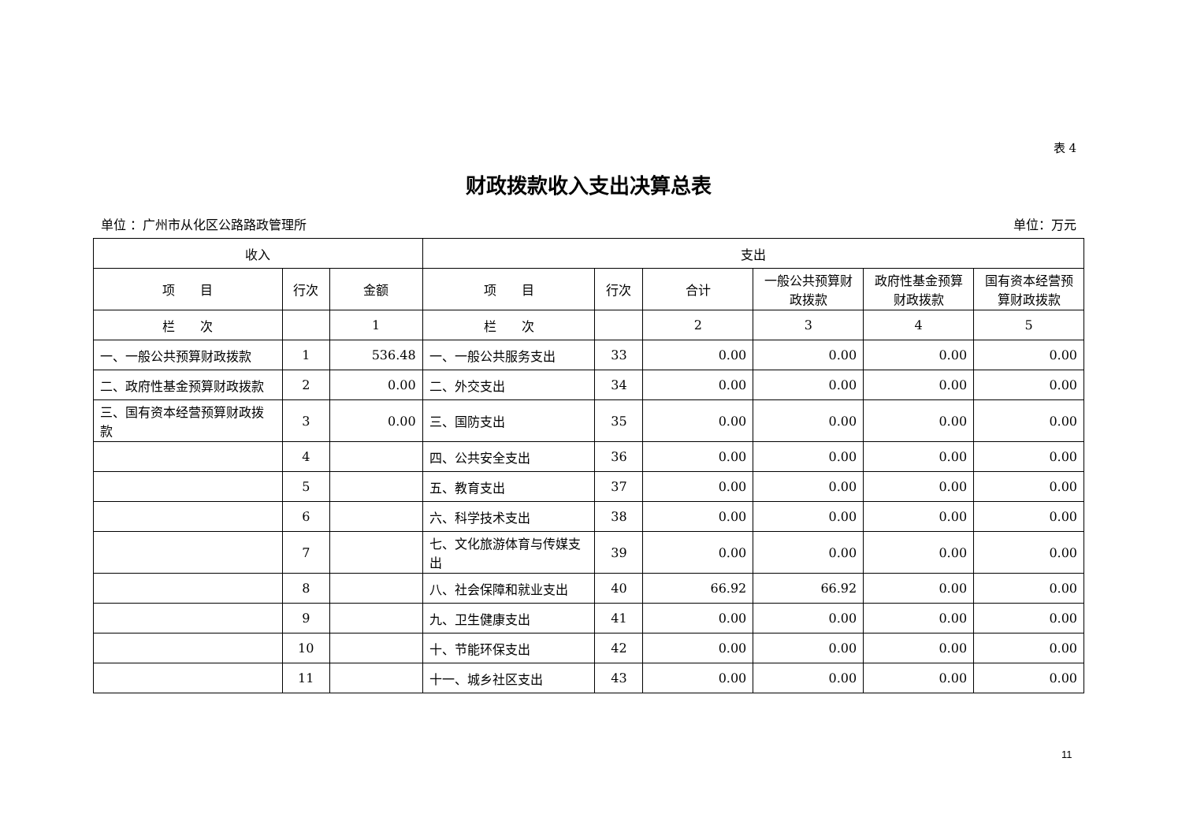表 4
财政拨款收入支出决算总表
单位 ：广州市从化区公路路政管理所 单位：万元
| 收入 | | | 支出 | | | | | |
| --- | --- | --- | --- | --- | --- | --- | --- | --- |
| 项 目 | 行次 | 金额 | 项 目 | 行次 | 合计 | 一般公共预算财政拨款 | 政府性基金预算财政拨款 | 国有资本经营预算财政拨款 |
| 栏 次 | | 1 | 栏 次 | | 2 | 3 | 4 | 5 |
| 一、一般公共预算财政拨款 | 1 | 536.48 | 一、一般公共服务支出 | 33 | 0.00 | 0.00 | 0.00 | 0.00 |
| 二、政府性基金预算财政拨款 | 2 | 0.00 | 二、外交支出 | 34 | 0.00 | 0.00 | 0.00 | 0.00 |
| 三、国有资本经营预算财政拨款 | 3 | 0.00 | 三、国防支出 | 35 | 0.00 | 0.00 | 0.00 | 0.00 |
| | 4 | | 四、公共安全支出 | 36 | 0.00 | 0.00 | 0.00 | 0.00 |
| | 5 | | 五、教育支出 | 37 | 0.00 | 0.00 | 0.00 | 0.00 |
| | 6 | | 六、科学技术支出 | 38 | 0.00 | 0.00 | 0.00 | 0.00 |
| | 7 | | 七、文化旅游体育与传媒支出 | 39 | 0.00 | 0.00 | 0.00 | 0.00 |
| | 8 | | 八、社会保障和就业支出 | 40 | 66.92 | 66.92 | 0.00 | 0.00 |
| | 9 | | 九、卫生健康支出 | 41 | 0.00 | 0.00 | 0.00 | 0.00 |
| | 10 | | 十、节能环保支出 | 42 | 0.00 | 0.00 | 0.00 | 0.00 |
| | 11 | | 十一、城乡社区支出 | 43 | 0.00 | 0.00 | 0.00 | 0.00 |
11